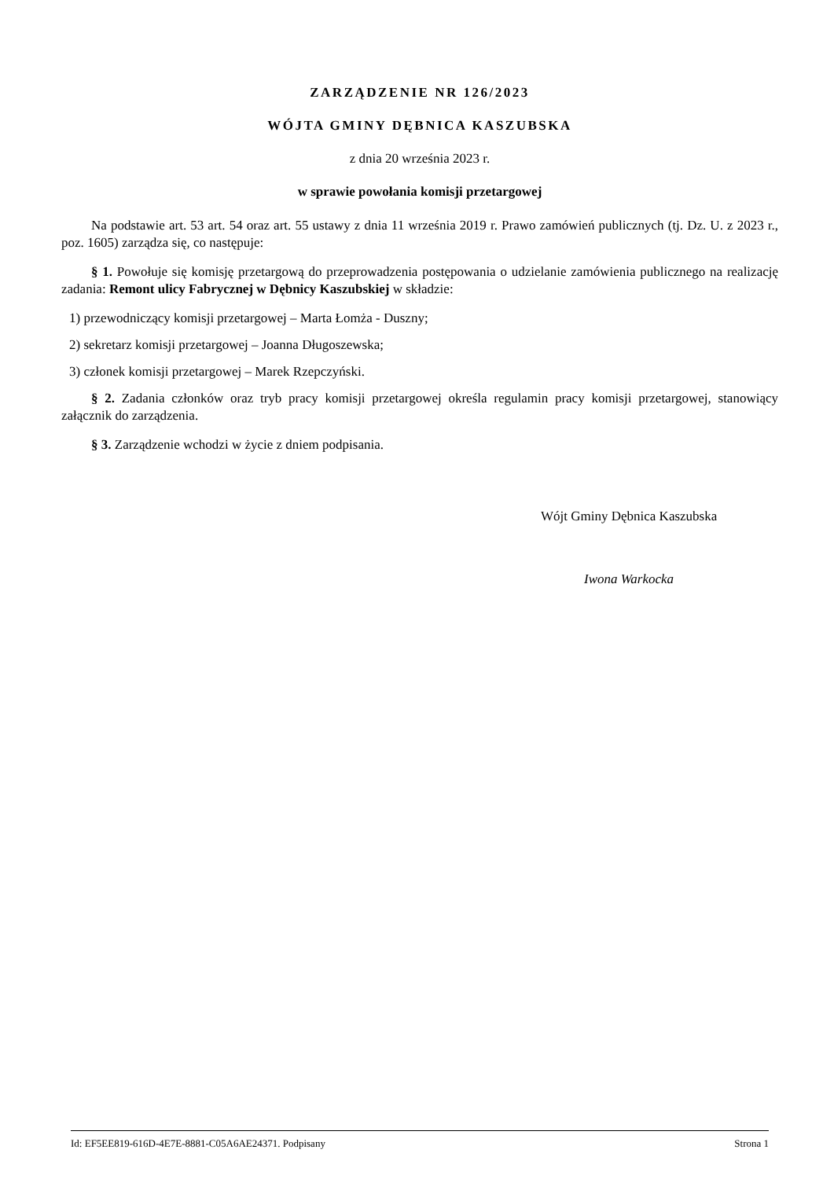ZARZĄDZENIE NR 126/2023
WÓJTA GMINY DĘBNICA KASZUBSKA
z dnia 20 września 2023 r.
w sprawie powołania komisji przetargowej
Na podstawie art. 53 art. 54 oraz art. 55 ustawy z dnia 11 września 2019 r. Prawo zamówień publicznych (tj. Dz. U. z 2023 r., poz. 1605) zarządza się, co następuje:
§ 1. Powołuje się komisję przetargową do przeprowadzenia postępowania o udzielanie zamówienia publicznego na realizację zadania: Remont ulicy Fabrycznej w Dębnicy Kaszubskiej w składzie:
1) przewodniczący komisji przetargowej – Marta Łomża - Duszny;
2) sekretarz komisji przetargowej – Joanna Długoszewska;
3) członek komisji przetargowej – Marek Rzepczyński.
§ 2. Zadania członków oraz tryb pracy komisji przetargowej określa regulamin pracy komisji przetargowej, stanowiący załącznik do zarządzenia.
§ 3. Zarządzenie wchodzi w życie z dniem podpisania.
Wójt Gminy Dębnica Kaszubska
Iwona Warkocka
Id: EF5EE819-616D-4E7E-8881-C05A6AE24371. Podpisany Strona 1